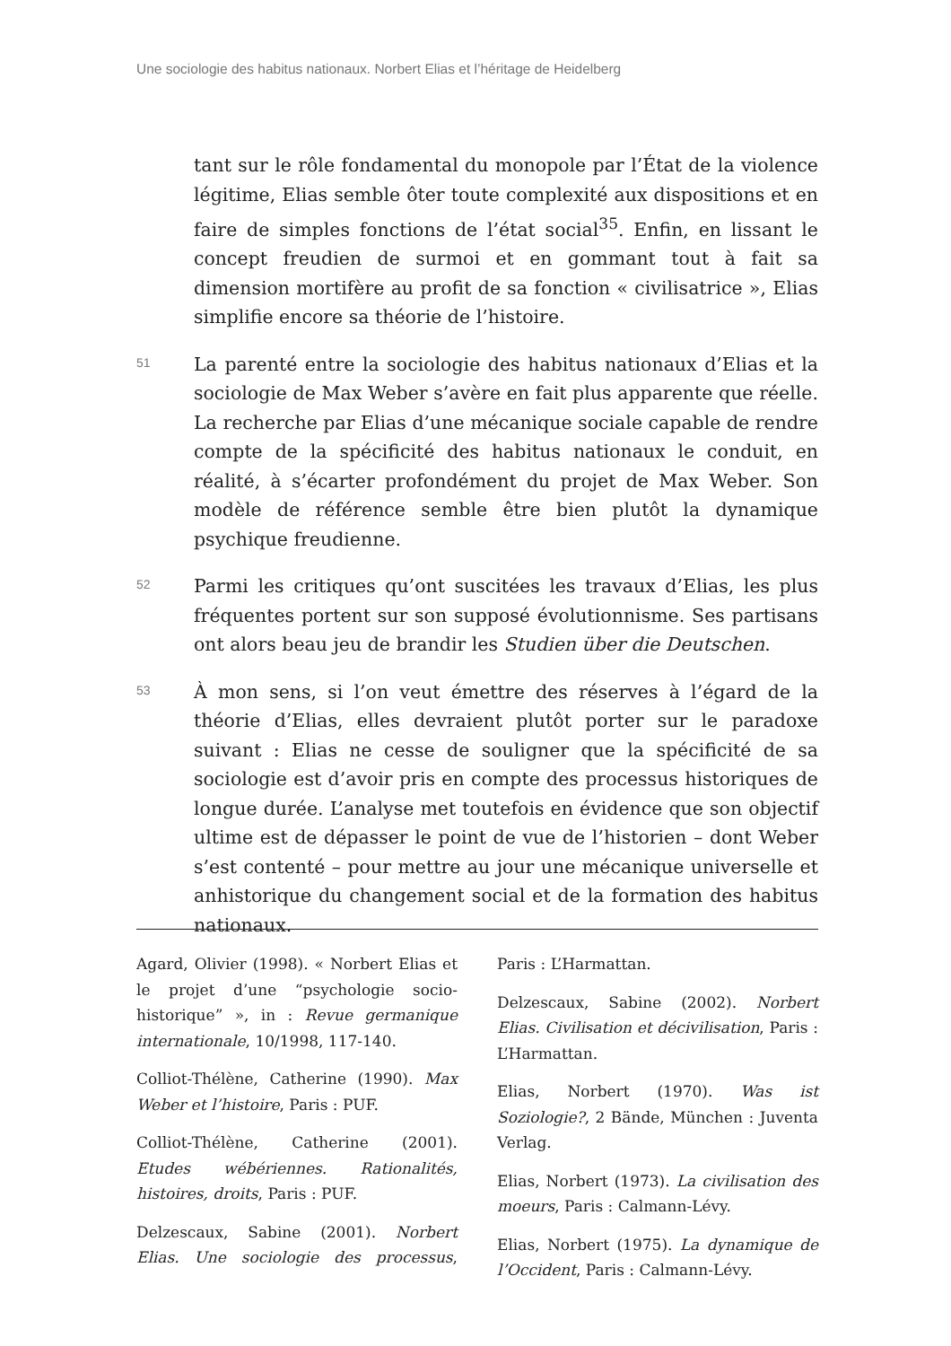Une sociologie des habitus nationaux. Norbert Elias et l’héritage de Heidelberg
tant sur le rôle fondamental du monopole par l’État de la violence légitime, Elias semble ôter toute complexité aux dispositions et en faire de simples fonctions de l’état social<sup>35</sup>. Enfin, en lissant le concept freudien de surmoi et en gommant tout à fait sa dimension mortifère au profit de sa fonction « civilisatrice », Elias simplifie encore sa théorie de l’histoire.
51
La parenté entre la sociologie des habitus nationaux d’Elias et la sociologie de Max Weber s’avère en fait plus apparente que réelle. La recherche par Elias d’une mécanique sociale capable de rendre compte de la spécificité des habitus nationaux le conduit, en réalité, à s’écarter profondément du projet de Max Weber. Son modèle de référence semble être bien plutôt la dynamique psychique freudienne.
52
Parmi les critiques qu’ont suscitées les travaux d’Elias, les plus fréquentes portent sur son supposé évolutionnisme. Ses partisans ont alors beau jeu de brandir les Studien über die Deutschen.
53
À mon sens, si l’on veut émettre des réserves à l’égard de la théorie d’Elias, elles devraient plutôt porter sur le paradoxe suivant : Elias ne cesse de souligner que la spécificité de sa sociologie est d’avoir pris en compte des processus historiques de longue durée. L’analyse met toutefois en évidence que son objectif ultime est de dépasser le point de vue de l’historien – dont Weber s’est contenté – pour mettre au jour une mécanique universelle et anhistorique du changement social et de la formation des habitus nationaux.
Agard, Olivier (1998). « Norbert Elias et le projet d’une “psychologie socio-historique” », in : Revue germanique internationale, 10/1998, 117-140.
Colliot-Thélène, Catherine (1990). Max Weber et l’histoire, Paris : PUF.
Colliot-Thélène, Catherine (2001). Etudes wébériennes. Rationalités, histoires, droits, Paris : PUF.
Delzescaux, Sabine (2001). Norbert Elias. Une sociologie des processus, Paris : L’Harmattan.
Delzescaux, Sabine (2002). Norbert Elias. Civilisation et décivilisation, Paris : L’Harmattan.
Elias, Norbert (1970). Was ist Soziologie?, 2 Bände, München : Juventa Verlag.
Elias, Norbert (1973). La civilisation des moeurs, Paris : Calmann-Lévy.
Elias, Norbert (1975). La dynamique de l’Occident, Paris : Calmann-Lévy.